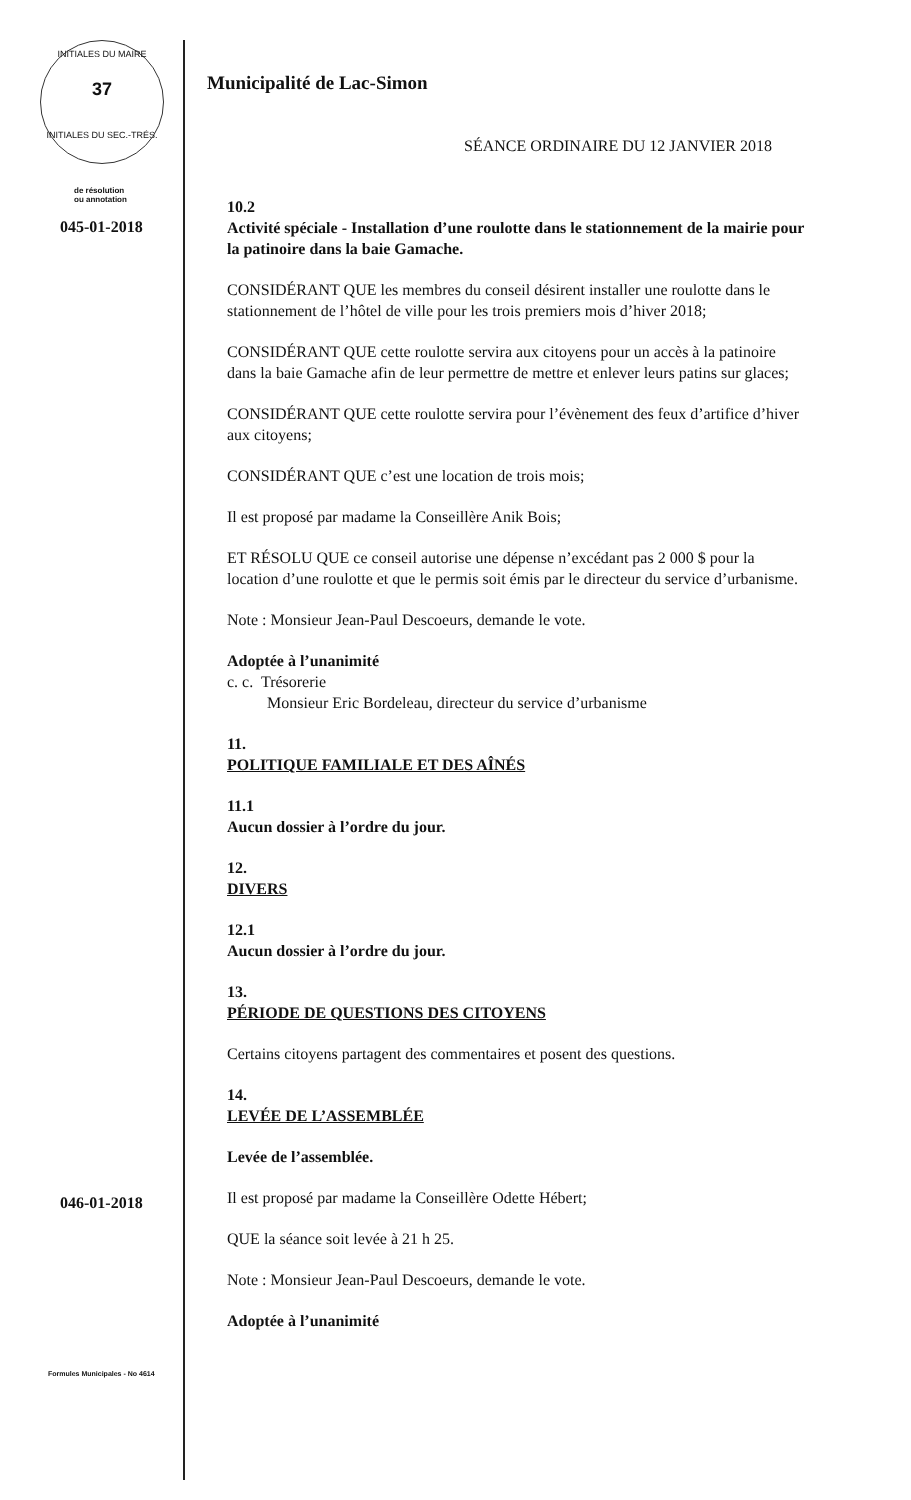INITIALES DU MAIRE
37
INITIALES DU SEC.-TRÉS.
de résolution
ou annotation
045-01-2018
046-01-2018
Formules Municipales - No 4614
Municipalité de Lac-Simon
SÉANCE ORDINAIRE DU 12 JANVIER 2018
10.2
Activité spéciale - Installation d’une roulotte dans le stationnement de la mairie pour la patinoire dans la baie Gamache.
CONSIDÉRANT QUE les membres du conseil désirent installer une roulotte dans le stationnement de l’hôtel de ville pour les trois premiers mois d’hiver 2018;
CONSIDÉRANT QUE cette roulotte servira aux citoyens pour un accès à la patinoire dans la baie Gamache afin de leur permettre de mettre et enlever leurs patins sur glaces;
CONSIDÉRANT QUE cette roulotte servira pour l’évènement des feux d’artifice d’hiver aux citoyens;
CONSIDÉRANT QUE c’est une location de trois mois;
Il est proposé par madame la Conseillère Anik Bois;
ET RÉSOLU QUE ce conseil autorise une dépense n’excédant pas 2 000 $ pour la location d’une roulotte et que le permis soit émis par le directeur du service d’urbanisme.
Note : Monsieur Jean-Paul Descoeurs, demande le vote.
Adoptée à l’unanimité
c. c. Trésorerie
Monsieur Eric Bordeleau, directeur du service d’urbanisme
11.
POLITIQUE FAMILIALE ET DES AÎNÉS
11.1
Aucun dossier à l’ordre du jour.
12.
DIVERS
12.1
Aucun dossier à l’ordre du jour.
13.
PÉRIODE DE QUESTIONS DES CITOYENS
Certains citoyens partagent des commentaires et posent des questions.
14.
LEVÉE DE L’ASSEMBLÉE
Levée de l’assemblée.
Il est proposé par madame la Conseillère Odette Hébert;
QUE la séance soit levée à 21 h 25.
Note : Monsieur Jean-Paul Descoeurs, demande le vote.
Adoptée à l’unanimité